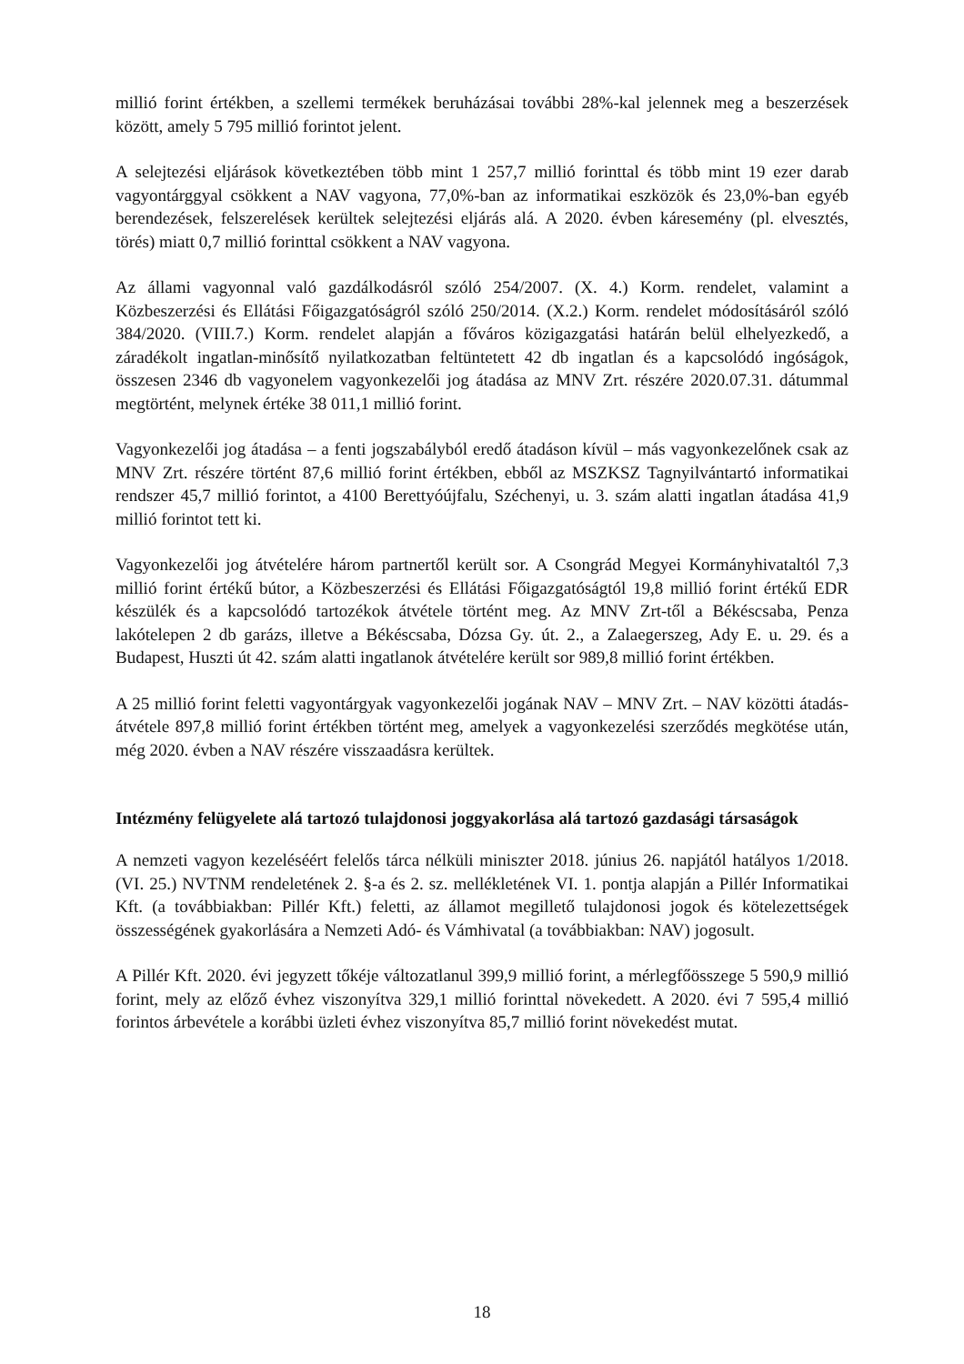millió forint értékben, a szellemi termékek beruházásai további 28%-kal jelennek meg a beszerzések között, amely 5 795 millió forintot jelent.
A selejtezési eljárások következtében több mint 1 257,7 millió forinttal és több mint 19 ezer darab vagyontárggyal csökkent a NAV vagyona, 77,0%-ban az informatikai eszközök és 23,0%-ban egyéb berendezések, felszerelések kerültek selejtezési eljárás alá. A 2020. évben káresemény (pl. elvesztés, törés) miatt 0,7 millió forinttal csökkent a NAV vagyona.
Az állami vagyonnal való gazdálkodásról szóló 254/2007. (X. 4.) Korm. rendelet, valamint a Közbeszerzési és Ellátási Főigazgatóságról szóló 250/2014. (X.2.) Korm. rendelet módosításáról szóló 384/2020. (VIII.7.) Korm. rendelet alapján a főváros közigazgatási határán belül elhelyezkedő, a záradékolt ingatlan-minősítő nyilatkozatban feltüntetett 42 db ingatlan és a kapcsolódó ingóságok, összesen 2346 db vagyonelem vagyonkezelői jog átadása az MNV Zrt. részére 2020.07.31. dátummal megtörtént, melynek értéke 38 011,1 millió forint.
Vagyonkezelői jog átadása – a fenti jogszabályból eredő átadáson kívül – más vagyonkezelőnek csak az MNV Zrt. részére történt 87,6 millió forint értékben, ebből az MSZKSZ Tagnyilvántartó informatikai rendszer 45,7 millió forintot, a 4100 Berettyóújfalu, Széchenyi, u. 3. szám alatti ingatlan átadása 41,9 millió forintot tett ki.
Vagyonkezelői jog átvételére három partnertől került sor. A Csongrád Megyei Kormányhivataltól 7,3 millió forint értékű bútor, a Közbeszerzési és Ellátási Főigazgatóságtól 19,8 millió forint értékű EDR készülék és a kapcsolódó tartozékok átvétele történt meg. Az MNV Zrt-től a Békéscsaba, Penza lakótelepen 2 db garázs, illetve a Békéscsaba, Dózsa Gy. út. 2., a Zalaegerszeg, Ady E. u. 29. és a Budapest, Huszti út 42. szám alatti ingatlanok átvételére került sor 989,8 millió forint értékben.
A 25 millió forint feletti vagyontárgyak vagyonkezelői jogának NAV – MNV Zrt. – NAV közötti átadás-átvétele 897,8 millió forint értékben történt meg, amelyek a vagyonkezelési szerződés megkötése után, még 2020. évben a NAV részére visszaadásra kerültek.
Intézmény felügyelete alá tartozó tulajdonosi joggyakorlása alá tartozó gazdasági társaságok
A nemzeti vagyon kezeléséért felelős tárca nélküli miniszter 2018. június 26. napjától hatályos 1/2018. (VI. 25.) NVTNM rendeletének 2. §-a és 2. sz. mellékletének VI. 1. pontja alapján a Pillér Informatikai Kft. (a továbbiakban: Pillér Kft.) feletti, az államot megillető tulajdonosi jogok és kötelezettségek összességének gyakorlására a Nemzeti Adó- és Vámhivatal (a továbbiakban: NAV) jogosult.
A Pillér Kft. 2020. évi jegyzett tőkéje változatlanul 399,9 millió forint, a mérlegfőösszege 5 590,9 millió forint, mely az előző évhez viszonyítva 329,1 millió forinttal növekedett. A 2020. évi 7 595,4 millió forintos árbevétele a korábbi üzleti évhez viszonyítva 85,7 millió forint növekedést mutat.
18